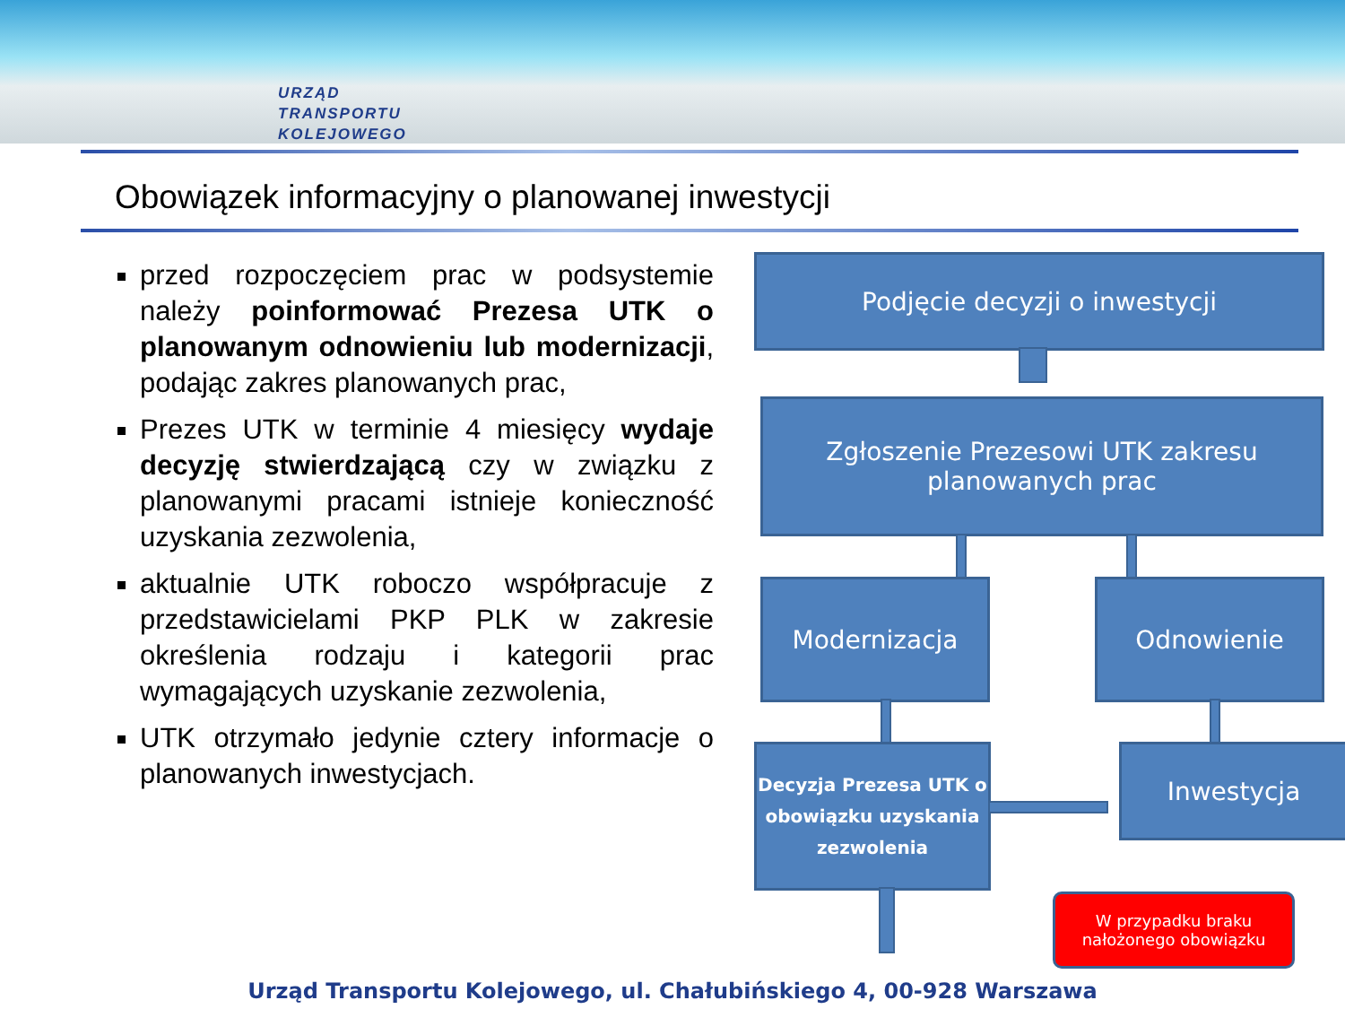URZĄD
TRANSPORTU
KOLEJOWEGO
Obowiązek informacyjny o planowanej inwestycji
przed rozpoczęciem prac w podsystemie należy poinformować Prezesa UTK o planowanym odnowieniu lub modernizacji, podając zakres planowanych prac,
Prezes UTK w terminie 4 miesięcy wydaje decyzję stwierdzającą czy w związku z planowanymi pracami istnieje konieczność uzyskania zezwolenia,
aktualnie UTK roboczo współpracuje z przedstawicielami PKP PLK w zakresie określenia rodzaju i kategorii prac wymagających uzyskanie zezwolenia,
UTK otrzymało jedynie cztery informacje o planowanych inwestycjach.
Podjęcie decyzji o inwestycji
Zgłoszenie Prezesowi UTK zakresu planowanych prac
Modernizacja Odnowienie
Decyzja Prezesa UTK o obowiązku uzyskania zezwolenia
Inwestycja
W przypadku braku nałożonego obowiązku
Urząd Transportu Kolejowego, ul. Chałubińskiego 4, 00-928 Warszawa